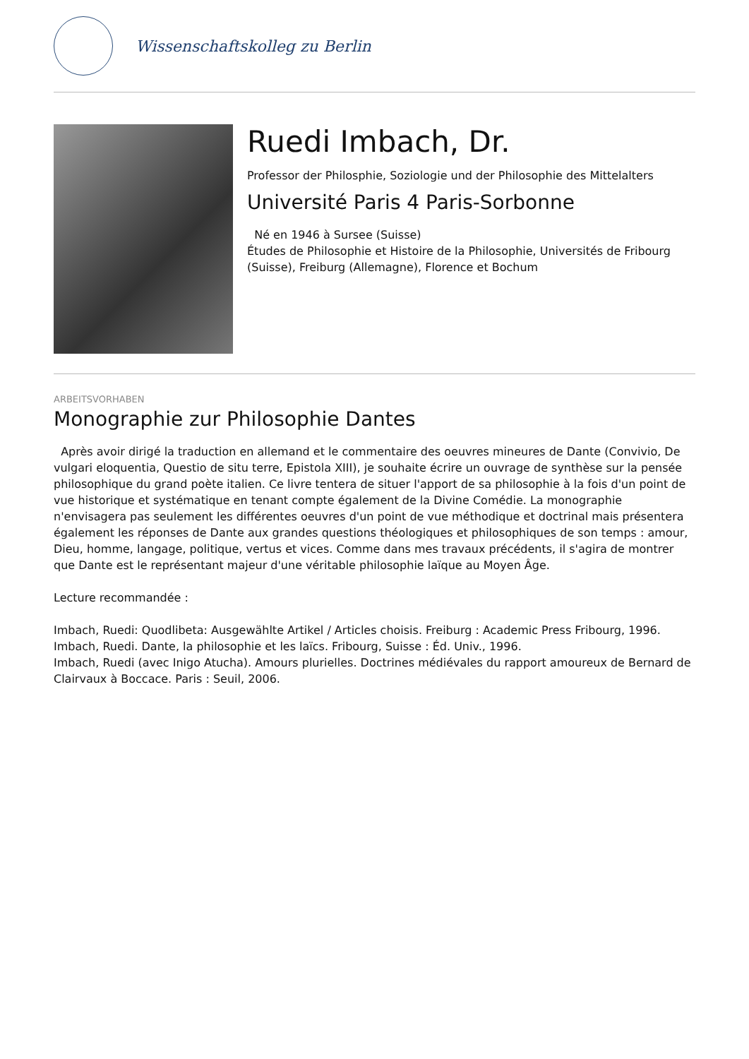Wissenschaftskolleg zu Berlin
Ruedi Imbach, Dr.
Professor der Philosphie, Soziologie und der Philosophie des Mittelalters
Université Paris 4 Paris-Sorbonne
Né en 1946 à Sursee (Suisse)
Études de Philosophie et Histoire de la Philosophie, Universités de Fribourg (Suisse), Freiburg (Allemagne), Florence et Bochum
ARBEITSVORHABEN
Monographie zur Philosophie Dantes
Après avoir dirigé la traduction en allemand et le commentaire des oeuvres mineures de Dante (Convivio, De vulgari eloquentia, Questio de situ terre, Epistola XIII), je souhaite écrire un ouvrage de synthèse sur la pensée philosophique du grand poète italien. Ce livre tentera de situer l'apport de sa philosophie à la fois d'un point de vue historique et systématique en tenant compte également de la Divine Comédie. La monographie n'envisagera pas seulement les différentes oeuvres d'un point de vue méthodique et doctrinal mais présentera également les réponses de Dante aux grandes questions théologiques et philosophiques de son temps : amour, Dieu, homme, langage, politique, vertus et vices. Comme dans mes travaux précédents, il s'agira de montrer que Dante est le représentant majeur d'une véritable philosophie laïque au Moyen Âge.
Lecture recommandée :
Imbach, Ruedi: Quodlibeta: Ausgewählte Artikel / Articles choisis. Freiburg : Academic Press Fribourg, 1996.
Imbach, Ruedi. Dante, la philosophie et les laïcs. Fribourg, Suisse : Éd. Univ., 1996.
Imbach, Ruedi (avec Inigo Atucha). Amours plurielles. Doctrines médiévales du rapport amoureux de Bernard de Clairvaux à Boccace. Paris : Seuil, 2006.